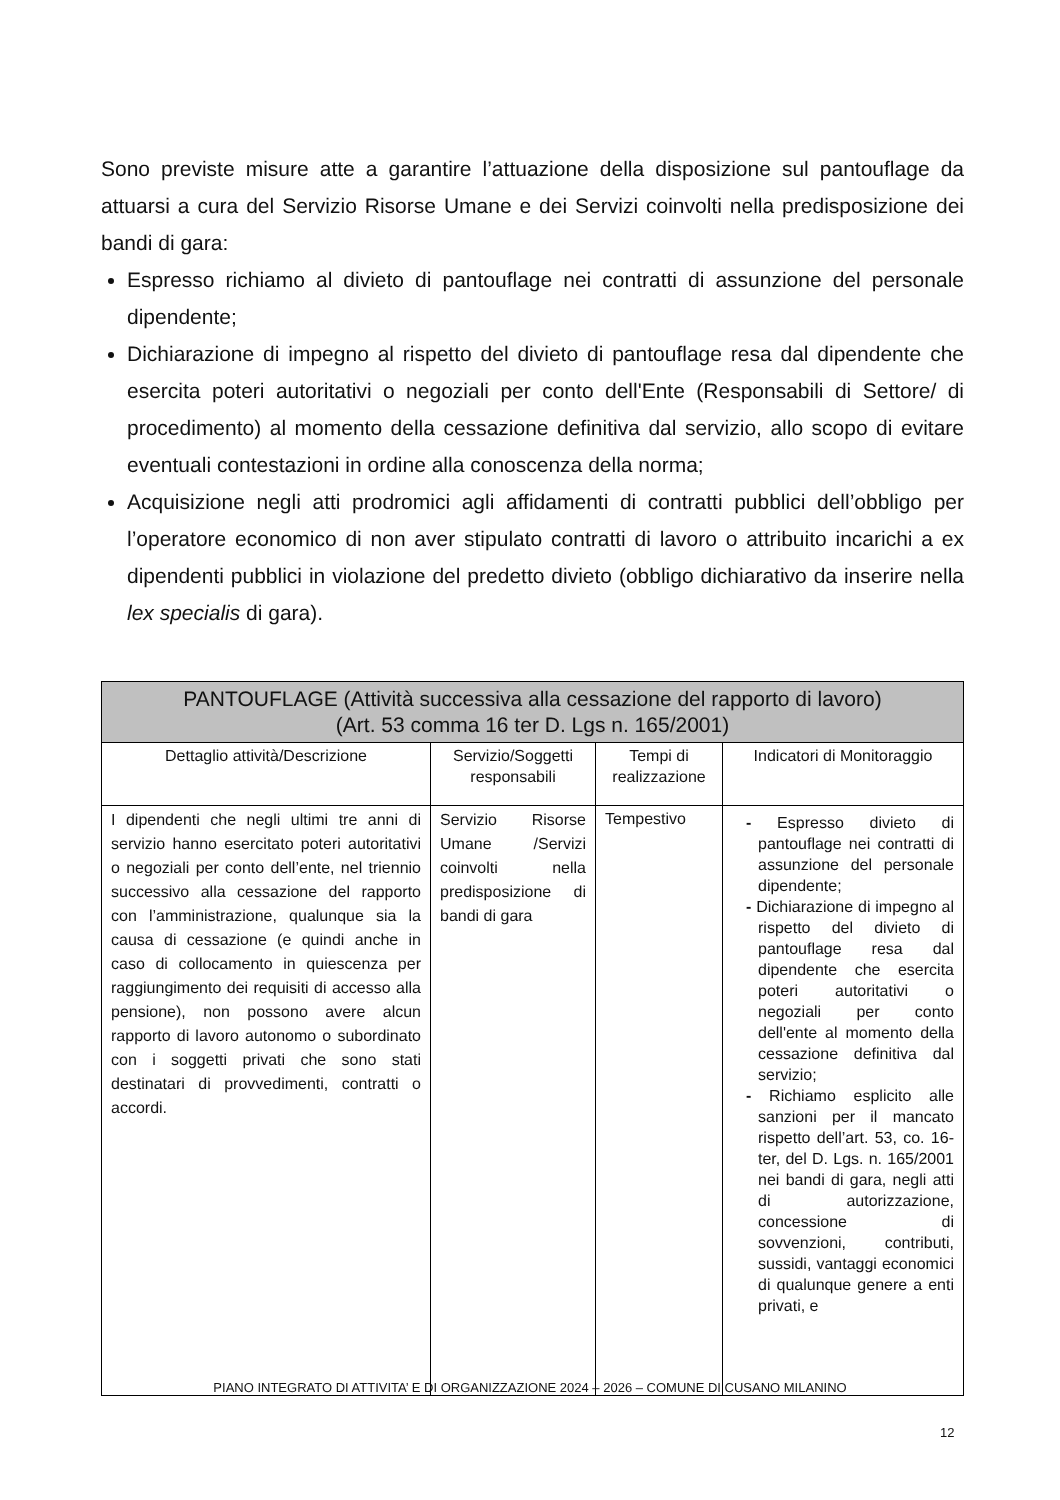Sono previste misure atte a garantire l’attuazione della disposizione sul pantouflage da attuarsi a cura del Servizio Risorse Umane e dei Servizi coinvolti nella predisposizione dei bandi di gara:
Espresso richiamo al divieto di pantouflage nei contratti di assunzione del personale dipendente;
Dichiarazione di impegno al rispetto del divieto di pantouflage resa dal dipendente che esercita poteri autoritativi o negoziali per conto dell'Ente (Responsabili di Settore/ di procedimento) al momento della cessazione definitiva dal servizio, allo scopo di evitare eventuali contestazioni in ordine alla conoscenza della norma;
Acquisizione negli atti prodromici agli affidamenti di contratti pubblici dell’obbligo per l’operatore economico di non aver stipulato contratti di lavoro o attribuito incarichi a ex dipendenti pubblici in violazione del predetto divieto (obbligo dichiarativo da inserire nella lex specialis di gara).
| PANTOUFLAGE (Attività successiva alla cessazione del rapporto di lavoro) (Art. 53 comma 16 ter D. Lgs n. 165/2001) | | | |
| --- | --- | --- | --- |
| Dettaglio attività/Descrizione | Servizio/Soggetti responsabili | Tempi di realizzazione | Indicatori di Monitoraggio |
| I dipendenti che negli ultimi tre anni di servizio hanno esercitato poteri autoritativi o negoziali per conto dell’ente, nel triennio successivo alla cessazione del rapporto con l’amministrazione, qualunque sia la causa di cessazione (e quindi anche in caso di collocamento in quiescenza per raggiungimento dei requisiti di accesso alla pensione), non possono avere alcun rapporto di lavoro autonomo o subordinato con i soggetti privati che sono stati destinatari di provvedimenti, contratti o accordi. | Servizio Risorse Umane /Servizi coinvolti nella predisposizione di bandi di gara | Tempestivo | - Espresso divieto di pantouflage nei contratti di assunzione del personale dipendente; - Dichiarazione di impegno al rispetto del divieto di pantouflage resa dal dipendente che esercita poteri autoritativi o negoziali per conto dell'ente al momento della cessazione definitiva dal servizio; - Richiamo esplicito alle sanzioni per il mancato rispetto dell’art. 53, co. 16-ter, del D. Lgs. n. 165/2001 nei bandi di gara, negli atti di autorizzazione, concessione di sovvenzioni, contributi, sussidi, vantaggi economici di qualunque genere a enti privati, e |
PIANO INTEGRATO DI ATTIVITA’ E DI ORGANIZZAZIONE 2024 – 2026 – COMUNE DI CUSANO MILANINO
12